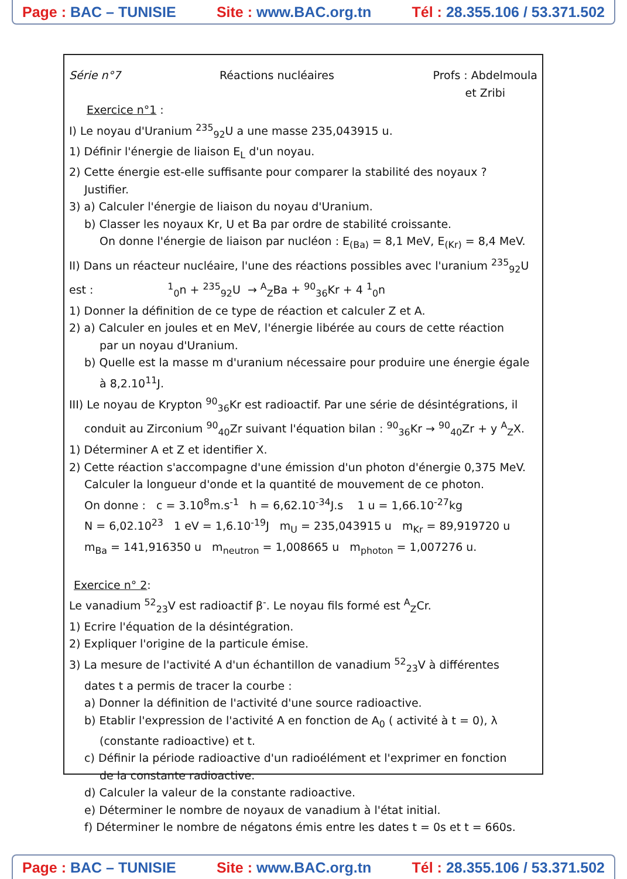Page : BAC – TUNISIE Site : www.BAC.org.tn Tél : 28.355.106 / 53.371.502
Série n°7 Réactions nucléaires Profs : Abdelmoula
et Zribi
Exercice n°1 :
I) Le noyau d'Uranium <sup>235</sup><sub>92</sub>U a une masse 235,043915 u.
1) Définir l'énergie de liaison E<sub>L</sub> d'un noyau.
2) Cette énergie est-elle suffisante pour comparer la stabilité des noyaux ?
Justifier.
3) a) Calculer l'énergie de liaison du noyau d'Uranium.
b) Classer les noyaux Kr, U et Ba par ordre de stabilité croissante.
On donne l'énergie de liaison par nucléon : E<sub>(Ba)</sub> = 8,1 MeV, E<sub>(Kr)</sub> = 8,4 MeV.
II) Dans un réacteur nucléaire, l'une des réactions possibles avec l'uranium <sup>235</sup><sub>92</sub>U
est : <sup>1</sup><sub>0</sub>n + <sup>235</sup><sub>92</sub>U → <sup>A</sup><sub>Z</sub>Ba + <sup>90</sup><sub>36</sub>Kr + 4 <sup>1</sup><sub>0</sub>n
1) Donner la définition de ce type de réaction et calculer Z et A.
2) a) Calculer en joules et en MeV, l'énergie libérée au cours de cette réaction
par un noyau d'Uranium.
b) Quelle est la masse m d'uranium nécessaire pour produire une énergie égale
à 8,2.10<sup>11</sup>J.
III) Le noyau de Krypton <sup>90</sup><sub>36</sub>Kr est radioactif. Par une série de désintégrations, il
conduit au Zirconium <sup>90</sup><sub>40</sub>Zr suivant l'équation bilan : <sup>90</sup><sub>36</sub>Kr → <sup>90</sup><sub>40</sub>Zr + y <sup>A</sup><sub>Z</sub>X.
1) Déterminer A et Z et identifier X.
2) Cette réaction s'accompagne d'une émission d'un photon d'énergie 0,375 MeV.
Calculer la longueur d'onde et la quantité de mouvement de ce photon.
On donne : c = 3.10<sup>8</sup>m.s<sup>-1</sup> h = 6,62.10<sup>-34</sup>J.s 1 u = 1,66.10<sup>-27</sup>kg
N = 6,02.10<sup>23</sup> 1 eV = 1,6.10<sup>-19</sup>J m<sub>U</sub> = 235,043915 u m<sub>Kr</sub> = 89,919720 u
m<sub>Ba</sub> = 141,916350 u m<sub>neutron</sub> = 1,008665 u m<sub>photon</sub> = 1,007276 u.
Exercice n° 2:
Le vanadium <sup>52</sup><sub>23</sub>V est radioactif β<sup>-</sup>. Le noyau fils formé est <sup>A</sup><sub>Z</sub>Cr.
1) Ecrire l'équation de la désintégration.
2) Expliquer l'origine de la particule émise.
3) La mesure de l'activité A d'un échantillon de vanadium <sup>52</sup><sub>23</sub>V à différentes
dates t a permis de tracer la courbe :
a) Donner la définition de l'activité d'une source radioactive.
b) Etablir l'expression de l'activité A en fonction de A<sub>0</sub> ( activité à t = 0), λ
(constante radioactive) et t.
c) Définir la période radioactive d'un radioélément et l'exprimer en fonction
de la constante radioactive.
d) Calculer la valeur de la constante radioactive.
e) Déterminer le nombre de noyaux de vanadium à l'état initial.
f) Déterminer le nombre de négatons émis entre les dates t = 0s et t = 660s.
Page : BAC – TUNISIE Site : www.BAC.org.tn Tél : 28.355.106 / 53.371.502